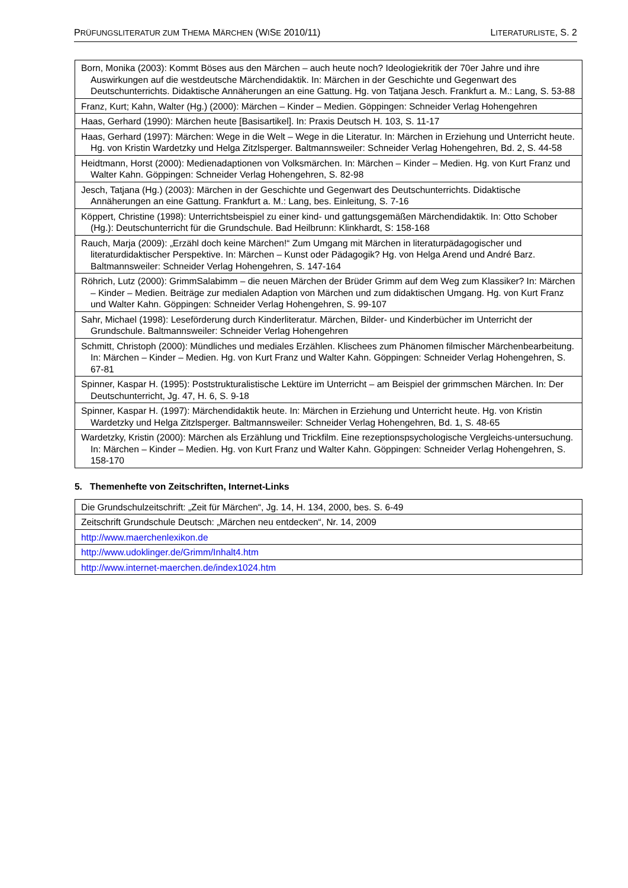PRÜFUNGSLITERATUR ZUM THEMA MÄRCHEN (WISE 2010/11) LITERATURLISTE, S. 2
| Born, Monika (2003): Kommt Böses aus den Märchen – auch heute noch? Ideologiekritik der 70er Jahre und ihre Auswirkungen auf die westdeutsche Märchendidaktik. In: Märchen in der Geschichte und Gegenwart des Deutschunterrichts. Didaktische Annäherungen an eine Gattung. Hg. von Tatjana Jesch. Frankfurt a. M.: Lang, S. 53-88 |
| Franz, Kurt; Kahn, Walter (Hg.) (2000): Märchen – Kinder – Medien. Göppingen: Schneider Verlag Hohengehren |
| Haas, Gerhard (1990): Märchen heute [Basisartikel]. In: Praxis Deutsch H. 103, S. 11-17 |
| Haas, Gerhard (1997): Märchen: Wege in die Welt – Wege in die Literatur. In: Märchen in Erziehung und Unterricht heute. Hg. von Kristin Wardetzky und Helga Zitzlsperger. Baltmannsweiler: Schneider Verlag Hohengehren, Bd. 2, S. 44-58 |
| Heidtmann, Horst (2000): Medienadaptionen von Volksmärchen. In: Märchen – Kinder – Medien. Hg. von Kurt Franz und Walter Kahn. Göppingen: Schneider Verlag Hohengehren, S. 82-98 |
| Jesch, Tatjana (Hg.) (2003): Märchen in der Geschichte und Gegenwart des Deutschunterrichts. Didaktische Annäherungen an eine Gattung. Frankfurt a. M.: Lang, bes. Einleitung, S. 7-16 |
| Köppert, Christine (1998): Unterrichtsbeispiel zu einer kind- und gattungsgemäßen Märchendidaktik. In: Otto Schober (Hg.): Deutschunterricht für die Grundschule. Bad Heilbrunn: Klinkhardt, S: 158-168 |
| Rauch, Marja (2009): „Erzähl doch keine Märchen!“ Zum Umgang mit Märchen in literaturpädagogischer und literaturdidaktischer Perspektive. In: Märchen – Kunst oder Pädagogik? Hg. von Helga Arend und André Barz. Baltmannsweiler: Schneider Verlag Hohengehren, S. 147-164 |
| Röhrich, Lutz (2000): GrimmSalabimm – die neuen Märchen der Brüder Grimm auf dem Weg zum Klassiker? In: Märchen – Kinder – Medien. Beiträge zur medialen Adaption von Märchen und zum didaktischen Umgang. Hg. von Kurt Franz und Walter Kahn. Göppingen: Schneider Verlag Hohengehren, S. 99-107 |
| Sahr, Michael (1998): Leseförderung durch Kinderliteratur. Märchen, Bilder- und Kinderbücher im Unterricht der Grundschule. Baltmannsweiler: Schneider Verlag Hohengehren |
| Schmitt, Christoph (2000): Mündliches und mediales Erzählen. Klischees zum Phänomen filmischer Märchenbearbeitung. In: Märchen – Kinder – Medien. Hg. von Kurt Franz und Walter Kahn. Göppingen: Schneider Verlag Hohengehren, S. 67-81 |
| Spinner, Kaspar H. (1995): Poststrukturalistische Lektüre im Unterricht – am Beispiel der grimmschen Märchen. In: Der Deutschunterricht, Jg. 47, H. 6, S. 9-18 |
| Spinner, Kaspar H. (1997): Märchendidaktik heute. In: Märchen in Erziehung und Unterricht heute. Hg. von Kristin Wardetzky und Helga Zitzlsperger. Baltmannsweiler: Schneider Verlag Hohengehren, Bd. 1, S. 48-65 |
| Wardetzky, Kristin (2000): Märchen als Erzählung und Trickfilm. Eine rezeptionspsychologische Vergleichs-untersuchung. In: Märchen – Kinder – Medien. Hg. von Kurt Franz und Walter Kahn. Göppingen: Schneider Verlag Hohengehren, S. 158-170 |
5. Themenhefte von Zeitschriften, Internet-Links
| Die Grundschulzeitschrift: „Zeit für Märchen“, Jg. 14, H. 134, 2000, bes. S. 6-49 |
| Zeitschrift Grundschule Deutsch: „Märchen neu entdecken“, Nr. 14, 2009 |
| http://www.maerchenlexikon.de |
| http://www.udoklinger.de/Grimm/Inhalt4.htm |
| http://www.internet-maerchen.de/index1024.htm |